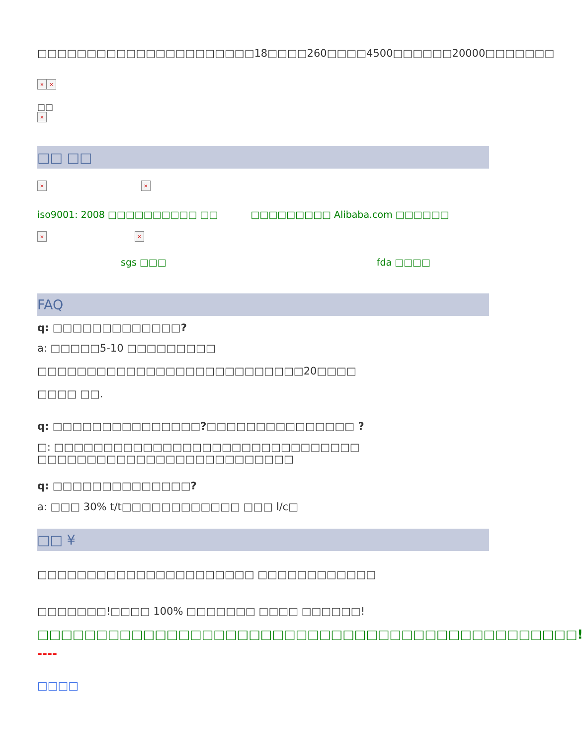□□□□□□□□□□□□□□□□□□□□□□18□□□□260□□□□4500□□□□□□20000□□□□□□□
× ×
□□
×
□□ □□
× ×
iso9001: 2008 □□□□□□□□□□ □□ □□□□□□□□□ Alibaba.com □□□□□□
× ×
sgs □□□ fda □□□□
FAQ
q: □□□□□□□□□□□□□?
a: □□□□□5-10 □□□□□□□□□ □□□□□□□□□□□□□□□□□□□□□□□□□□□20□□□□
□□□□ □□.
q: □□□□□□□□□□□□□□□?□□□□□□□□□□□□□□□ ?
□: □□□□□□□□□□□□□□□□□□□□□□□□□□□□□□□ □□□□□□□□□□□□□□□□□□□□□□□□□□
q: □□□□□□□□□□□□□□?
a: □□□ 30% t/t□□□□□□□□□□□□ □□□ l/c□
□□ ¥
□□□□□□□□□□□□□□□□□□□□□□ □□□□□□□□□□□□
□□□□□□□!□□□□ 100% □□□□□□□ □□□□ □□□□□□!
□□□□□□□□□□□□□□□□□□□□□□□□□□□□□□□□□□□□□□□□□□□□□□!
----
□□□□